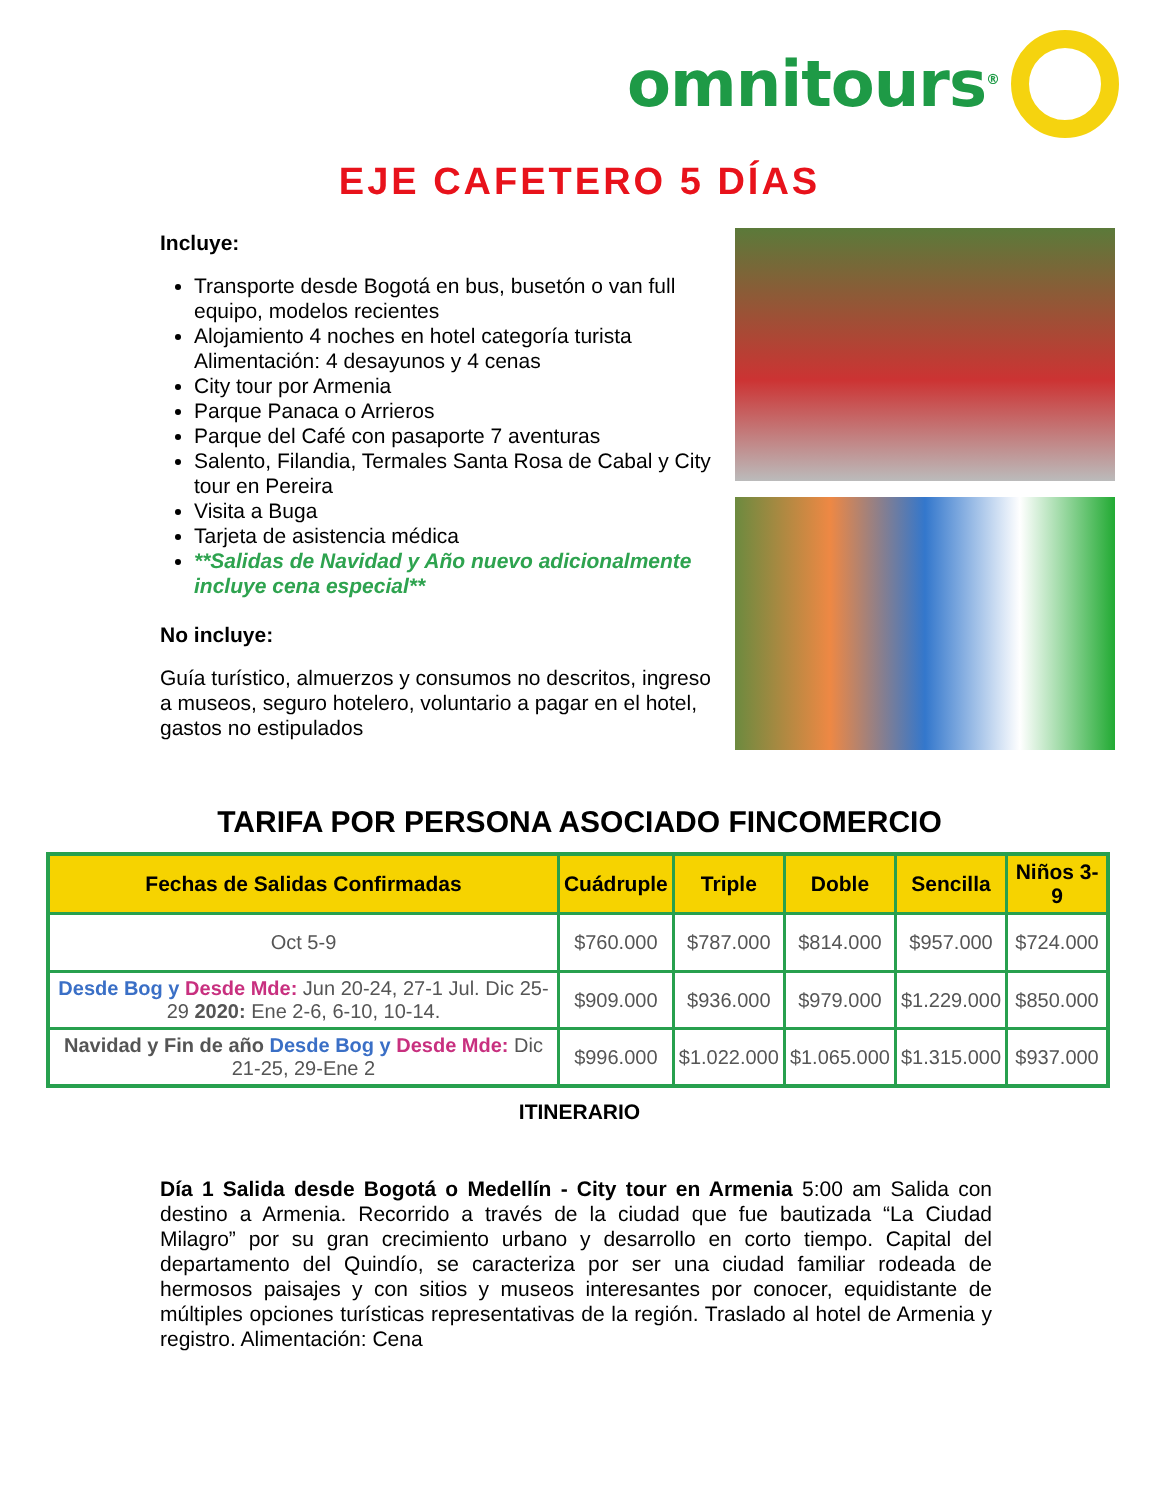omnitours<sup>®</sup>
EJE CAFETERO 5 DÍAS
Incluye:
Transporte desde Bogotá en bus, busetón o van full equipo, modelos recientes
Alojamiento 4 noches en hotel categoría turista Alimentación: 4 desayunos y 4 cenas
City tour por Armenia
Parque Panaca o Arrieros
Parque del Café con pasaporte 7 aventuras
Salento, Filandia, Termales Santa Rosa de Cabal y City tour en Pereira
Visita a Buga
Tarjeta de asistencia médica
**Salidas de Navidad y Año nuevo adicionalmente incluye cena especial**
No incluye:
Guía turístico, almuerzos y consumos no descritos, ingreso a museos, seguro hotelero, voluntario a pagar en el hotel, gastos no estipulados
TARIFA POR PERSONA ASOCIADO FINCOMERCIO
| Fechas de Salidas Confirmadas | Cuádruple | Triple | Doble | Sencilla | Niños 3-9 |
| --- | --- | --- | --- | --- | --- |
| Oct 5-9 | $760.000 | $787.000 | $814.000 | $957.000 | $724.000 |
| Desde Bog y Desde Mde: Jun 20-24, 27-1 Jul. Dic 25-29 2020: Ene 2-6, 6-10, 10-14. | $909.000 | $936.000 | $979.000 | $1.229.000 | $850.000 |
| Navidad y Fin de año Desde Bog y Desde Mde: Dic 21-25, 29-Ene 2 | $996.000 | $1.022.000 | $1.065.000 | $1.315.000 | $937.000 |
ITINERARIO
Día 1 Salida desde Bogotá o Medellín - City tour en Armenia 5:00 am Salida con destino a Armenia. Recorrido a través de la ciudad que fue bautizada “La Ciudad Milagro” por su gran crecimiento urbano y desarrollo en corto tiempo. Capital del departamento del Quindío, se caracteriza por ser una ciudad familiar rodeada de hermosos paisajes y con sitios y museos interesantes por conocer, equidistante de múltiples opciones turísticas representativas de la región. Traslado al hotel de Armenia y registro. Alimentación: Cena